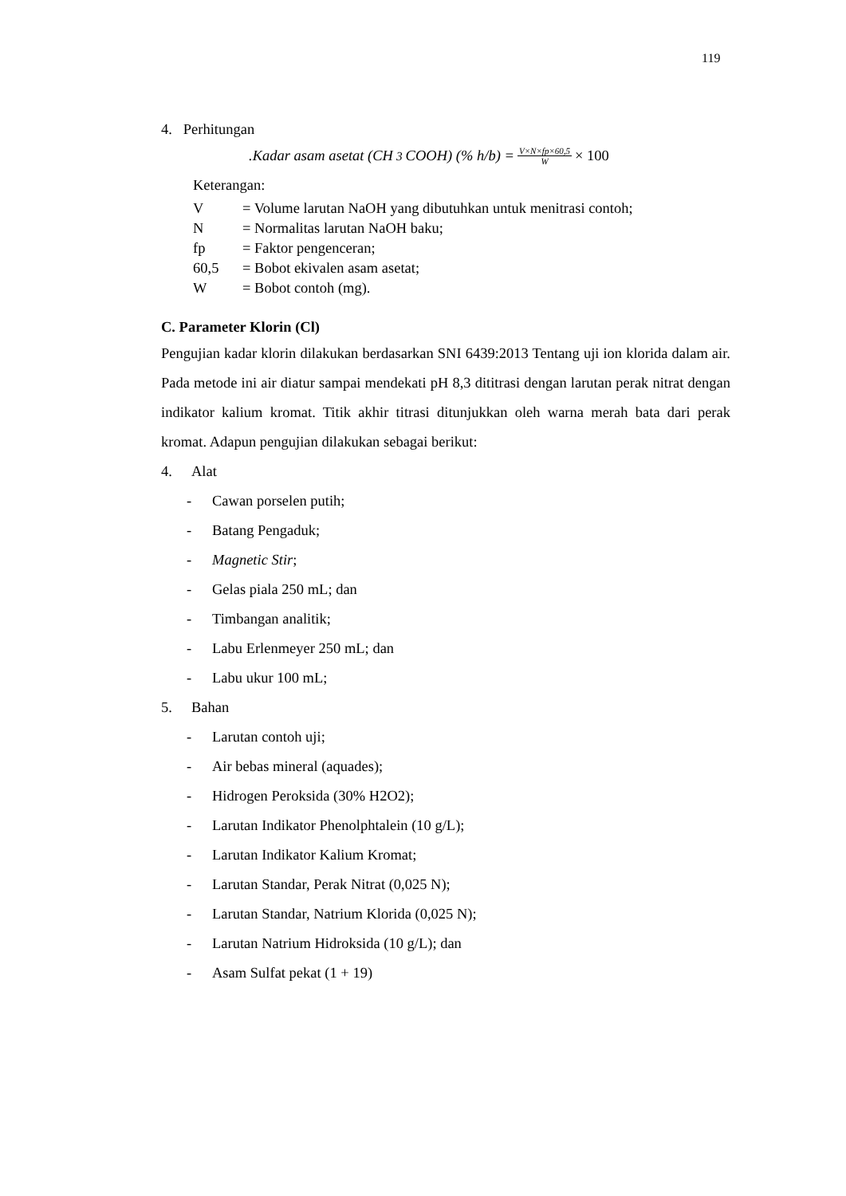119
4. Perhitungan
.Kadar asam asetat (CH<sub>3</sub>COOH) (% h/b) = V×N×fp×60,5 W × 100
Keterangan:
| V | = Volume larutan NaOH yang dibutuhkan untuk menitrasi contoh; |
| N | = Normalitas larutan NaOH baku; |
| fp | = Faktor pengenceran; |
| 60,5 | = Bobot ekivalen asam asetat; |
| W | = Bobot contoh (mg). |
C. Parameter Klorin (Cl)
Pengujian kadar klorin dilakukan berdasarkan SNI 6439:2013 Tentang uji ion klorida dalam air. Pada metode ini air diatur sampai mendekati pH 8,3 dititrasi dengan larutan perak nitrat dengan indikator kalium kromat. Titik akhir titrasi ditunjukkan oleh warna merah bata dari perak kromat. Adapun pengujian dilakukan sebagai berikut:
4. Alat
- Cawan porselen putih;
- Batang Pengaduk;
- Magnetic Stir;
- Gelas piala 250 mL; dan
- Timbangan analitik;
- Labu Erlenmeyer 250 mL; dan
- Labu ukur 100 mL;
5. Bahan
- Larutan contoh uji;
- Air bebas mineral (aquades);
- Hidrogen Peroksida (30% H2O2);
- Larutan Indikator Phenolphtalein (10 g/L);
- Larutan Indikator Kalium Kromat;
- Larutan Standar, Perak Nitrat (0,025 N);
- Larutan Standar, Natrium Klorida (0,025 N);
- Larutan Natrium Hidroksida (10 g/L); dan
- Asam Sulfat pekat (1 + 19)